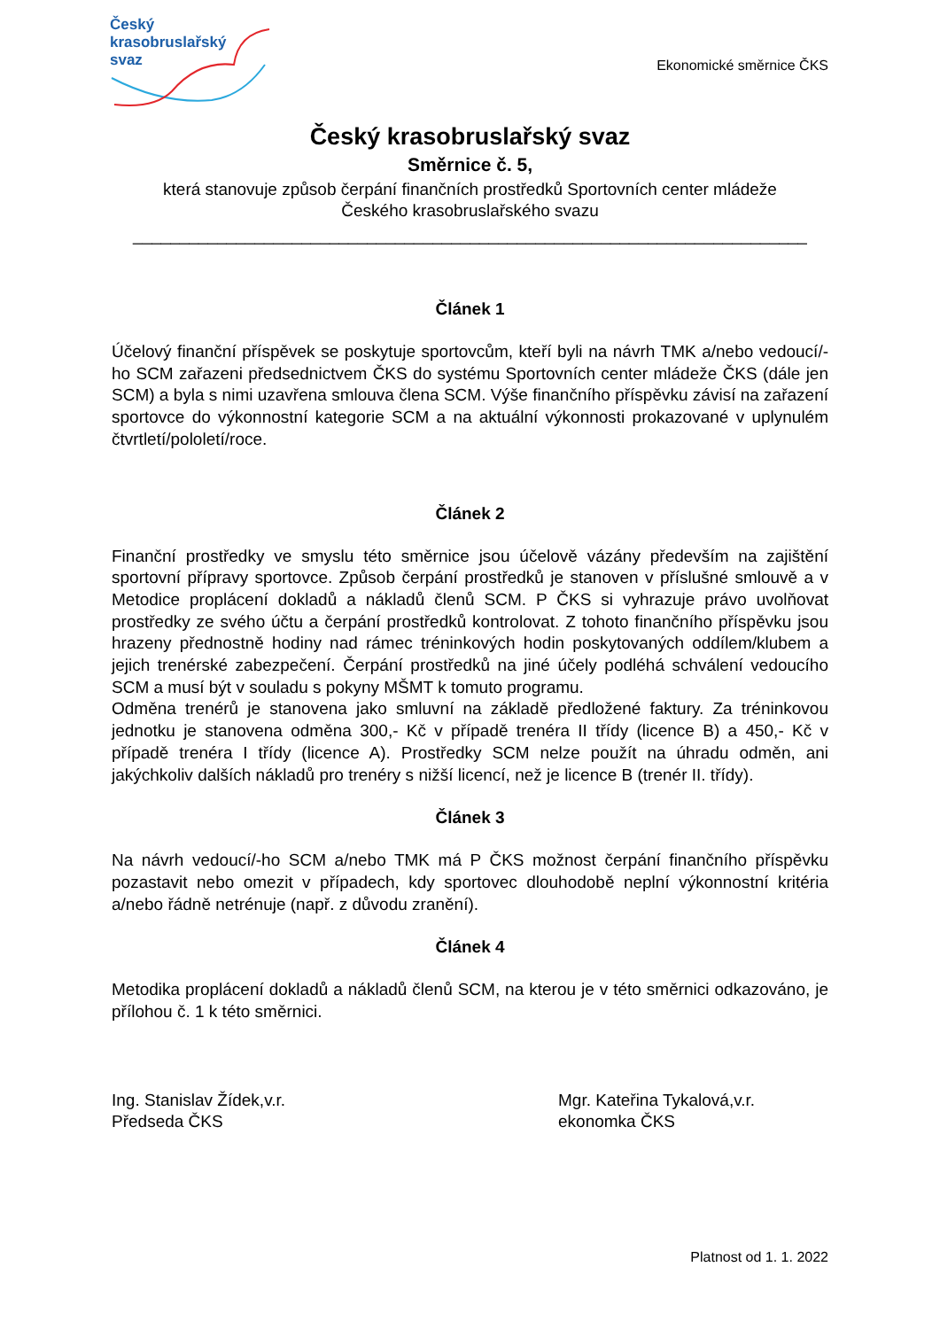Český
krasobruslařský
svaz
Ekonomické směrnice ČKS
Český krasobruslařský svaz
Směrnice č. 5,
která stanovuje způsob čerpání finančních prostředků Sportovních center mládeže
Českého krasobruslařského svazu
________________________________________________________________________
Článek 1
Účelový finanční příspěvek se poskytuje sportovcům, kteří byli na návrh TMK a/nebo vedoucí/-ho SCM zařazeni předsednictvem ČKS do systému Sportovních center mládeže ČKS (dále jen SCM) a byla s nimi uzavřena smlouva člena SCM. Výše finančního příspěvku závisí na zařazení sportovce do výkonnostní kategorie SCM a na aktuální výkonnosti prokazované v uplynulém čtvrtletí/pololetí/roce.
Článek 2
Finanční prostředky ve smyslu této směrnice jsou účelově vázány především na zajištění sportovní přípravy sportovce. Způsob čerpání prostředků je stanoven v příslušné smlouvě a v Metodice proplácení dokladů a nákladů členů SCM. P ČKS si vyhrazuje právo uvolňovat prostředky ze svého účtu a čerpání prostředků kontrolovat. Z tohoto finančního příspěvku jsou hrazeny přednostně hodiny nad rámec tréninkových hodin poskytovaných oddílem/klubem a jejich trenérské zabezpečení. Čerpání prostředků na jiné účely podléhá schválení vedoucího SCM a musí být v souladu s pokyny MŠMT k tomuto programu.
Odměna trenérů je stanovena jako smluvní na základě předložené faktury. Za tréninkovou jednotku je stanovena odměna 300,- Kč v případě trenéra II třídy (licence B) a 450,- Kč v případě trenéra I třídy (licence A). Prostředky SCM nelze použít na úhradu odměn, ani jakýchkoliv dalších nákladů pro trenéry s nižší licencí, než je licence B (trenér II. třídy).
Článek 3
Na návrh vedoucí/-ho SCM a/nebo TMK má P ČKS možnost čerpání finančního příspěvku pozastavit nebo omezit v případech, kdy sportovec dlouhodobě neplní výkonnostní kritéria a/nebo řádně netrénuje (např. z důvodu zranění).
Článek 4
Metodika proplácení dokladů a nákladů členů SCM, na kterou je v této směrnici odkazováno, je přílohou č. 1 k této směrnici.
Ing. Stanislav Žídek,v.r.
Předseda ČKS
Mgr. Kateřina Tykalová,v.r.
ekonomka ČKS
Platnost od 1. 1. 2022